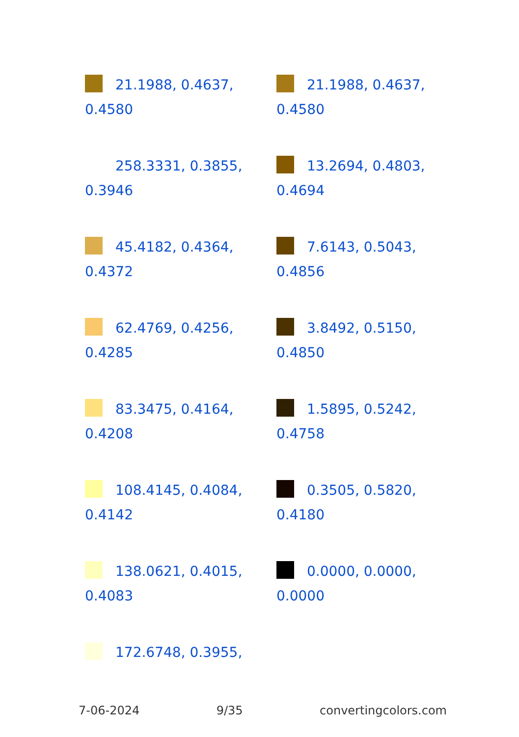21.1988, 0.4637, 0.4580
21.1988, 0.4637, 0.4580
258.3331, 0.3855, 0.3946
13.2694, 0.4803, 0.4694
45.4182, 0.4364, 0.4372
7.6143, 0.5043, 0.4856
62.4769, 0.4256, 0.4285
3.8492, 0.5150, 0.4850
83.3475, 0.4164, 0.4208
1.5895, 0.5242, 0.4758
108.4145, 0.4084, 0.4142
0.3505, 0.5820, 0.4180
138.0621, 0.4015, 0.4083
0.0000, 0.0000, 0.0000
172.6748, 0.3955,
7-06-2024 9/35 convertingcolors.com